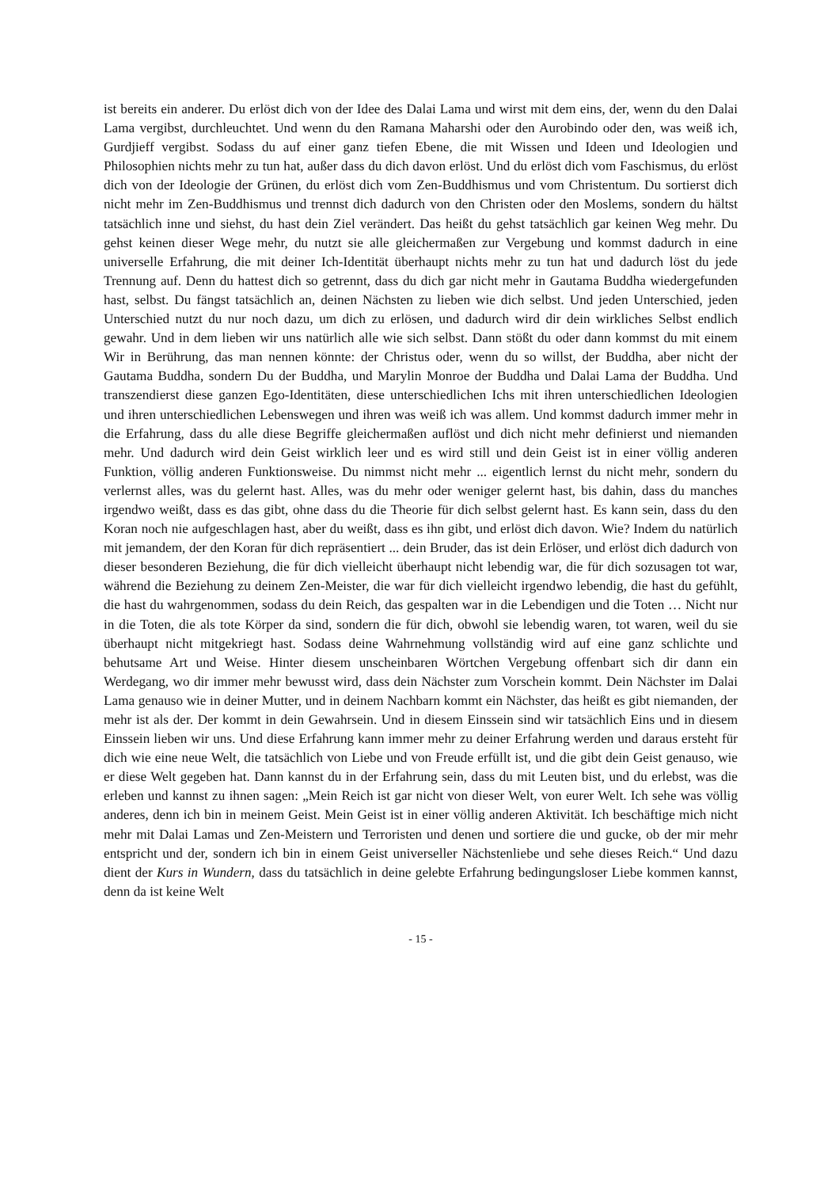ist bereits ein anderer. Du erlöst dich von der Idee des Dalai Lama und wirst mit dem eins, der, wenn du den Dalai Lama vergibst, durchleuchtet. Und wenn du den Ramana Maharshi oder den Aurobindo oder den, was weiß ich, Gurdjieff vergibst. Sodass du auf einer ganz tiefen Ebene, die mit Wissen und Ideen und Ideologien und Philosophien nichts mehr zu tun hat, außer dass du dich davon erlöst. Und du erlöst dich vom Faschismus, du erlöst dich von der Ideologie der Grünen, du erlöst dich vom Zen-Buddhismus und vom Christentum. Du sortierst dich nicht mehr im Zen-Buddhismus und trennst dich dadurch von den Christen oder den Moslems, sondern du hältst tatsächlich inne und siehst, du hast dein Ziel verändert. Das heißt du gehst tatsächlich gar keinen Weg mehr. Du gehst keinen dieser Wege mehr, du nutzt sie alle gleicher­maßen zur Vergebung und kommst dadurch in eine universelle Erfahrung, die mit deiner Ich-Identität überhaupt nichts mehr zu tun hat und dadurch löst du jede Trennung auf. Denn du hattest dich so getrennt, dass du dich gar nicht mehr in Gautama Buddha wiedergefunden hast, selbst. Du fängst tatsächlich an, deinen Nächsten zu lieben wie dich selbst. Und jeden Unter­schied, jeden Unterschied nutzt du nur noch dazu, um dich zu erlösen, und dadurch wird dir dein wirkliches Selbst endlich gewahr. Und in dem lieben wir uns natürlich alle wie sich selbst. Dann stößt du oder dann kommst du mit einem Wir in Berührung, das man nennen könnte: der Christus oder, wenn du so willst, der Buddha, aber nicht der Gautama Buddha, sondern Du der Buddha, und Marylin Monroe der Buddha und Dalai Lama der Buddha. Und transzendierst diese ganzen Ego-Identitäten, diese unterschiedlichen Ichs mit ihren unterschiedlichen Ideologien und ihren unterschiedlichen Lebenswegen und ihren was weiß ich was allem. Und kommst dadurch immer mehr in die Erfahrung, dass du alle diese Begriffe gleichermaßen auflöst und dich nicht mehr definierst und niemanden mehr. Und dadurch wird dein Geist wirklich leer und es wird still und dein Geist ist in einer völlig anderen Funktion, völlig anderen Funktionsweise. Du nimmst nicht mehr ... eigentlich lernst du nicht mehr, sondern du verlernst alles, was du gelernt hast. Alles, was du mehr oder weniger gelernt hast, bis dahin, dass du manches irgendwo weißt, dass es das gibt, ohne dass du die Theorie für dich selbst gelernt hast. Es kann sein, dass du den Koran noch nie aufgeschlagen hast, aber du weißt, dass es ihn gibt, und erlöst dich davon. Wie? Indem du natürlich mit jemandem, der den Koran für dich repräsentiert ... dein Bruder, das ist dein Erlöser, und erlöst dich dadurch von dieser besonderen Beziehung, die für dich vielleicht überhaupt nicht lebendig war, die für dich sozusagen tot war, während die Beziehung zu deinem Zen-Meister, die war für dich vielleicht irgendwo lebendig, die hast du gefühlt, die hast du wahrgenommen, sodass du dein Reich, das gespalten war in die Lebendigen und die Toten … Nicht nur in die Toten, die als tote Körper da sind, sondern die für dich, obwohl sie lebendig waren, tot waren, weil du sie überhaupt nicht mitgekriegt hast. Sodass deine Wahrnehmung voll­ständig wird auf eine ganz schlichte und behutsame Art und Weise. Hinter diesem unscheinbaren Wörtchen Vergebung offenbart sich dir dann ein Werdegang, wo dir immer mehr bewusst wird, dass dein Nächster zum Vorschein kommt. Dein Nächster im Dalai Lama genauso wie in deiner Mutter, und in deinem Nachbarn kommt ein Nächster, das heißt es gibt niemanden, der mehr ist als der. Der kommt in dein Gewahrsein. Und in diesem Einssein sind wir tatsächlich Eins und in diesem Einssein lieben wir uns. Und diese Erfahrung kann immer mehr zu deiner Erfahrung werden und daraus ersteht für dich wie eine neue Welt, die tatsächlich von Liebe und von Freude erfüllt ist, und die gibt dein Geist genauso, wie er diese Welt gegeben hat. Dann kannst du in der Erfahrung sein, dass du mit Leuten bist, und du erlebst, was die erleben und kannst zu ihnen sagen: „Mein Reich ist gar nicht von dieser Welt, von eurer Welt. Ich sehe was völlig anderes, denn ich bin in meinem Geist. Mein Geist ist in einer völlig anderen Aktivität. Ich beschäftige mich nicht mehr mit Dalai Lamas und Zen-Meistern und Terroristen und denen und sortiere die und gucke, ob der mir mehr entspricht und der, sondern ich bin in einem Geist universeller Nächstenliebe und sehe dieses Reich.“ Und dazu dient der Kurs in Wundern, dass du tatsächlich in deine gelebte Erfahrung bedingungsloser Liebe kommen kannst, denn da ist keine Welt
- 15 -